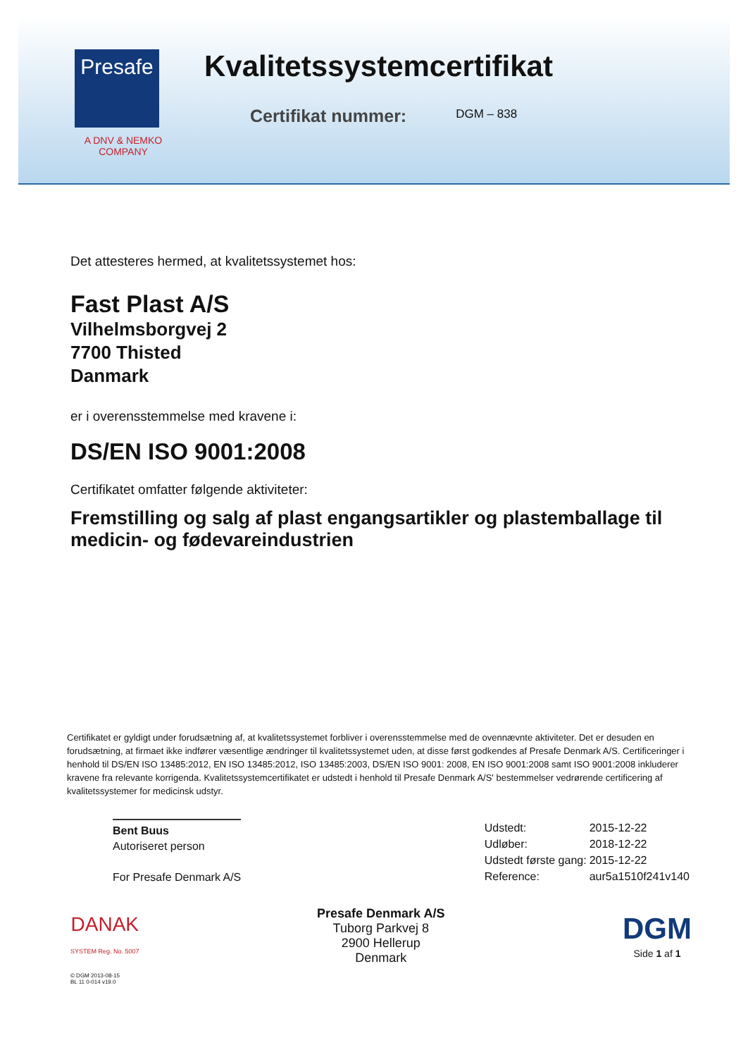Presafe
A DNV & NEMKO
COMPANY
Kvalitetssystemcertifikat
Certifikat nummer:
DGM – 838
Det attesteres hermed, at kvalitetssystemet hos:
Fast Plast A/S
Vilhelmsborgvej 2
7700 Thisted
Danmark
er i overensstemmelse med kravene i:
DS/EN ISO 9001:2008
Certifikatet omfatter følgende aktiviteter:
Fremstilling og salg af plast engangsartikler og plastemballage til medicin- og fødevareindustrien
Certifikatet er gyldigt under forudsætning af, at kvalitetssystemet forbliver i overensstemmelse med de ovennævnte aktiviteter. Det er desuden en forudsætning, at firmaet ikke indfører væsentlige ændringer til kvalitetssystemet uden, at disse først godkendes af Presafe Denmark A/S. Certificeringer i henhold til DS/EN ISO 13485:2012, EN ISO 13485:2012, ISO 13485:2003, DS/EN ISO 9001: 2008, EN ISO 9001:2008 samt ISO 9001:2008 inkluderer kravene fra relevante korrigenda. Kvalitetssystemcertifikatet er udstedt i henhold til Presafe Denmark A/S' bestemmelser vedrørende certificering af kvalitetssystemer for medicinsk udstyr.
Bent Buus
Autoriseret person
For Presafe Denmark A/S
| Udstedt: | 2015-12-22 |
| Udløber: | 2018-12-22 |
| Udstedt første gang: | 2015-12-22 |
| Reference: | aur5a1510f241v140 |
DANAK
SYSTEM Reg. No. 5007
Presafe Denmark A/S
Tuborg Parkvej 8
2900 Hellerup
Denmark
DGM
Side 1 af 1
© DGM 2013-08-15
BL 11 0-014 v19.0